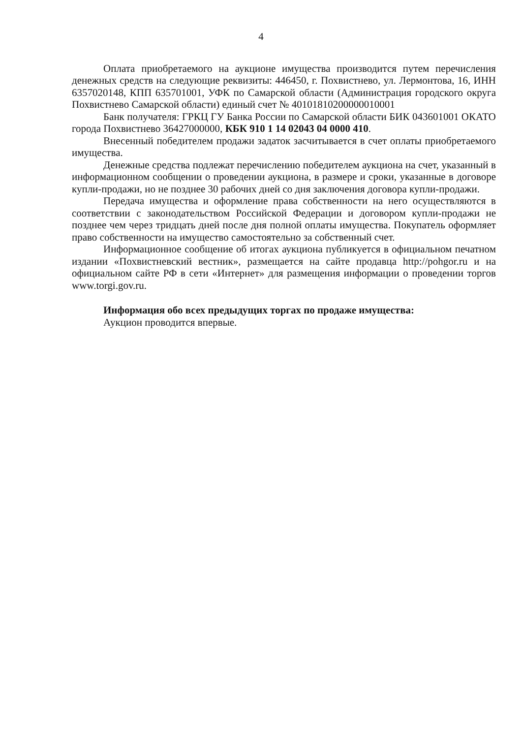4
Оплата приобретаемого на аукционе имущества производится путем перечисления денежных средств на следующие реквизиты: 446450, г. Похвистнево, ул. Лермонтова, 16, ИНН 6357020148, КПП 635701001, УФК по Самарской области (Администрация городского округа Похвистнево Самарской области) единый счет № 40101810200000010001
Банк получателя: ГРКЦ ГУ Банка России по Самарской области БИК 043601001 ОКАТО города Похвистнево 36427000000, КБК 910 1 14 02043 04 0000 410.
Внесенный победителем продажи задаток засчитывается в счет оплаты приобретаемого имущества.
Денежные средства подлежат перечислению победителем аукциона на счет, указанный в информационном сообщении о проведении аукциона, в размере и сроки, указанные в договоре купли-продажи, но не позднее 30 рабочих дней со дня заключения договора купли-продажи.
Передача имущества и оформление права собственности на него осуществляются в соответствии с законодательством Российской Федерации и договором купли-продажи не позднее чем через тридцать дней после дня полной оплаты имущества. Покупатель оформляет право собственности на имущество самостоятельно за собственный счет.
Информационное сообщение об итогах аукциона публикуется в официальном печатном издании «Похвистневский вестник», размещается на сайте продавца http://pohgor.ru и на официальном сайте РФ в сети «Интернет» для размещения информации о проведении торгов www.torgi.gov.ru.
Информация обо всех предыдущих торгах по продаже имущества:
Аукцион проводится впервые.